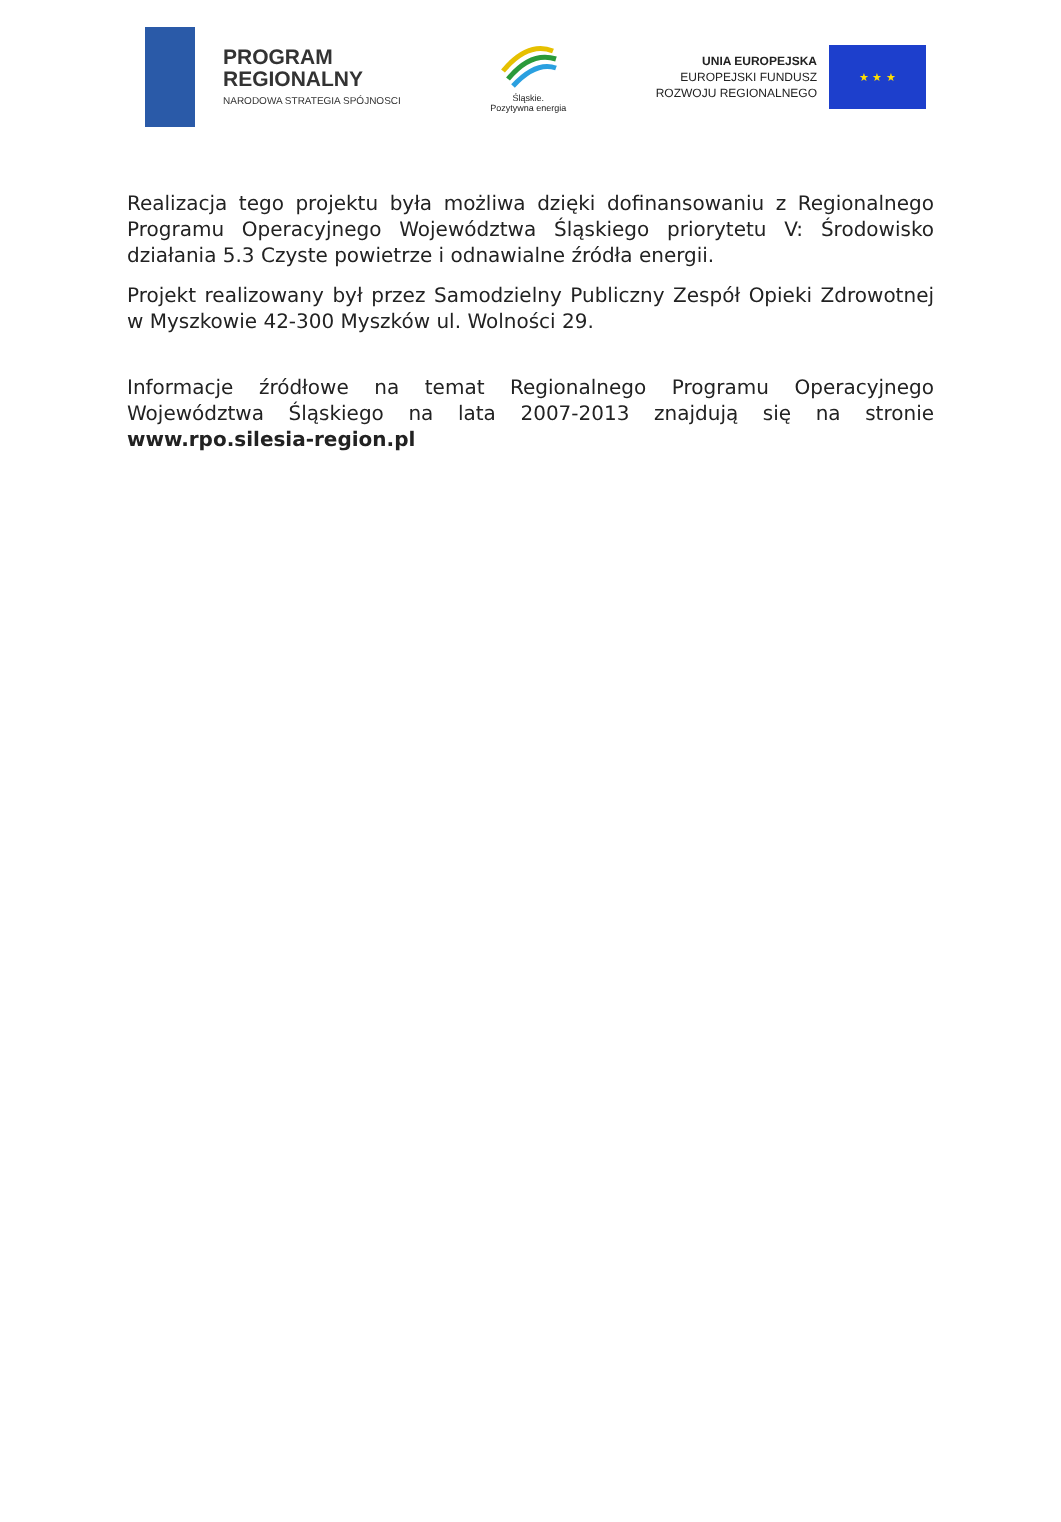PROGRAM
REGIONALNY
NARODOWA STRATEGIA SPÓJNOSCI
Śląskie.
Pozytywna energia
UNIA EUROPEJSKA
EUROPEJSKI FUNDUSZ
ROZWOJU REGIONALNEGO
★ ★ ★
Realizacja tego projektu była możliwa dzięki dofinansowaniu z Regionalnego Programu Operacyjnego Województwa Śląskiego priorytetu V: Środowisko działania 5.3 Czyste powietrze i odnawialne źródła energii.
Projekt realizowany był przez Samodzielny Publiczny Zespół Opieki Zdrowotnej w Myszkowie 42-300 Myszków ul. Wolności 29.
Informacje źródłowe na temat Regionalnego Programu Operacyjnego Województwa Śląskiego na lata 2007-2013 znajdują się na stronie www.rpo.silesia-region.pl